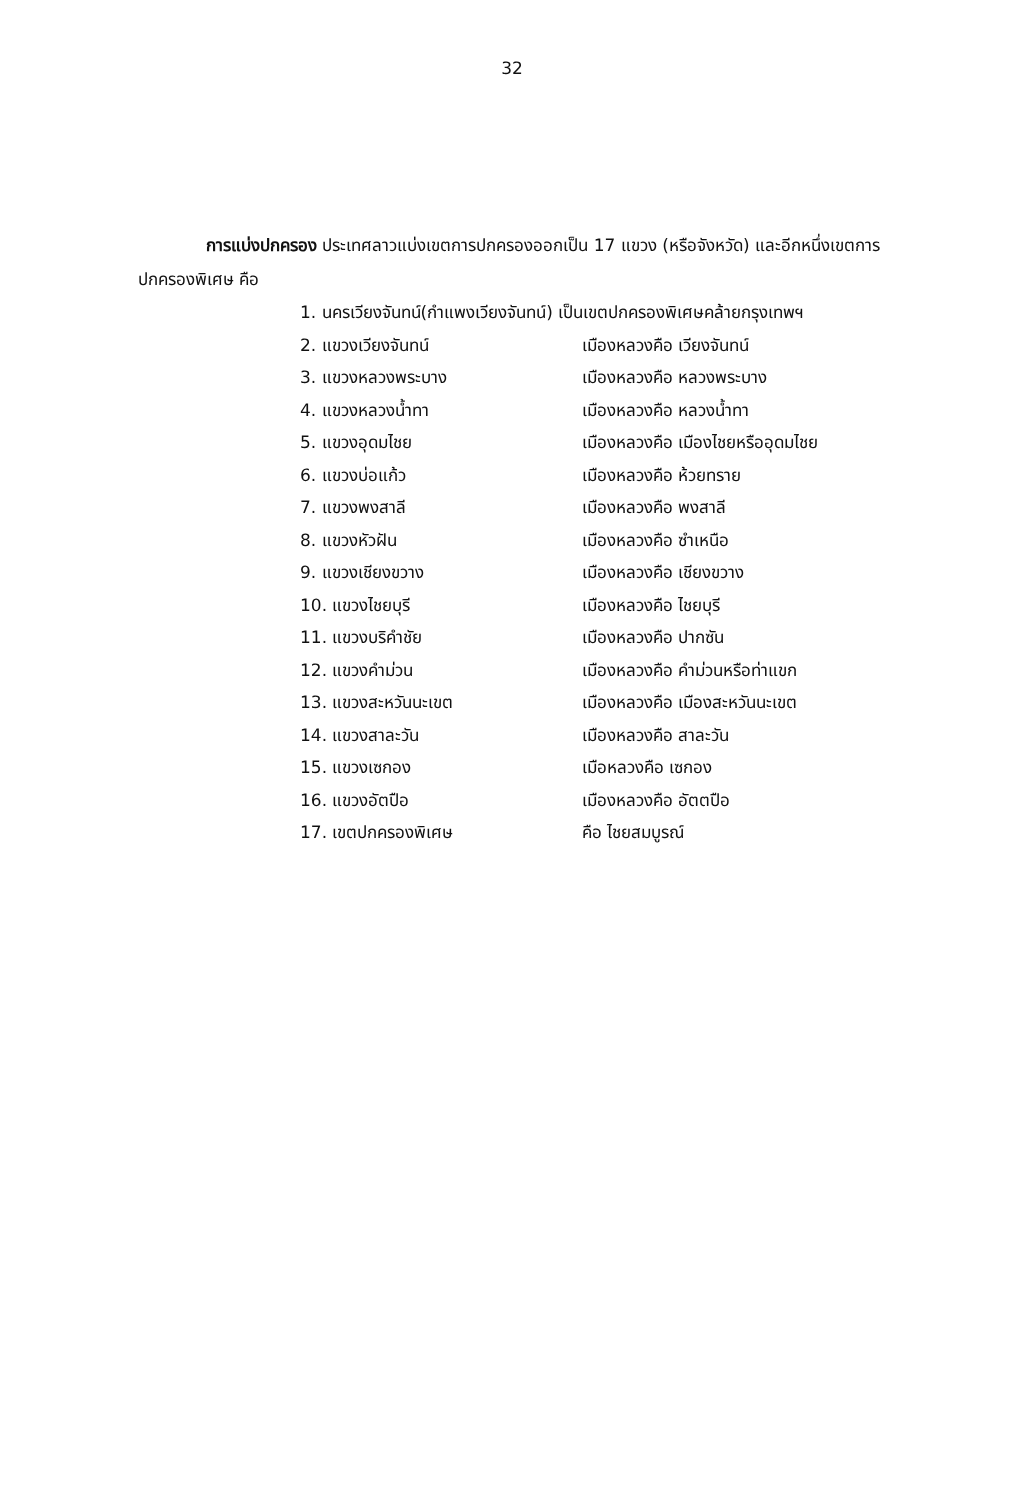32
การแบ่งปกครอง ประเทศลาวแบ่งเขตการปกครองออกเป็น 17 แขวง (หรือจังหวัด) และอีกหนึ่งเขตการปกครองพิเศษ คือ
1. นครเวียงจันทน์(กำแพงเวียงจันทน์) เป็นเขตปกครองพิเศษคล้ายกรุงเทพฯ
2. แขวงเวียงจันทน์ เมืองหลวงคือ เวียงจันทน์
3. แขวงหลวงพระบาง เมืองหลวงคือ หลวงพระบาง
4. แขวงหลวงน้ำทา เมืองหลวงคือ หลวงน้ำทา
5. แขวงอุดมไชย เมืองหลวงคือ เมืองไชยหรืออุดมไชย
6. แขวงบ่อแก้ว เมืองหลวงคือ ห้วยทราย
7. แขวงพงสาลี เมืองหลวงคือ พงสาลี
8. แขวงหัวฝัน เมืองหลวงคือ ซำเหนือ
9. แขวงเชียงขวาง เมืองหลวงคือ เชียงขวาง
10. แขวงไชยบุรี เมืองหลวงคือ ไชยบุรี
11. แขวงบริคำชัย เมืองหลวงคือ ปากซัน
12. แขวงคำม่วน เมืองหลวงคือ คำม่วนหรือท่าแขก
13. แขวงสะหวันนะเขต เมืองหลวงคือ เมืองสะหวันนะเขต
14. แขวงสาละวัน เมืองหลวงคือ สาละวัน
15. แขวงเซกอง เมือหลวงคือ เซกอง
16. แขวงอัตปือ เมืองหลวงคือ อัตตปือ
17. เขตปกครองพิเศษ คือ ไชยสมบูรณ์